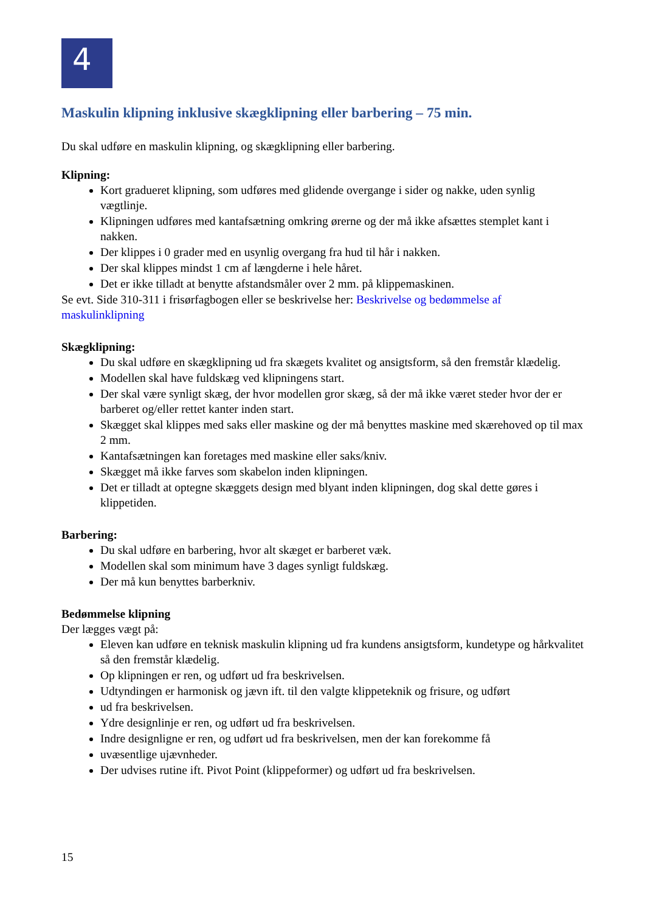4
Maskulin klipning inklusive skægklipning eller barbering – 75 min.
Du skal udføre en maskulin klipning, og skægklipning eller barbering.
Klipning:
Kort gradueret klipning, som udføres med glidende overgange i sider og nakke, uden synlig vægtlinje.
Klipningen udføres med kantafsætning omkring ørerne og der må ikke afsættes stemplet kant i nakken.
Der klippes i 0 grader med en usynlig overgang fra hud til hår i nakken.
Der skal klippes mindst 1 cm af længderne i hele håret.
Det er ikke tilladt at benytte afstandsmåler over 2 mm. på klippemaskinen.
Se evt. Side 310-311 i frisørfagbogen eller se beskrivelse her: Beskrivelse og bedømmelse af maskulinklipning
Skægklipning:
Du skal udføre en skægklipning ud fra skægets kvalitet og ansigtsform, så den fremstår klædelig.
Modellen skal have fuldskæg ved klipningens start.
Der skal være synligt skæg, der hvor modellen gror skæg, så der må ikke været steder hvor der er barberet og/eller rettet kanter inden start.
Skægget skal klippes med saks eller maskine og der må benyttes maskine med skærehoved op til max 2 mm.
Kantafsætningen kan foretages med maskine eller saks/kniv.
Skægget må ikke farves som skabelon inden klipningen.
Det er tilladt at optegne skæggets design med blyant inden klipningen, dog skal dette gøres i klippetiden.
Barbering:
Du skal udføre en barbering, hvor alt skæget er barberet væk.
Modellen skal som minimum have 3 dages synligt fuldskæg.
Der må kun benyttes barberkniv.
Bedømmelse klipning
Der lægges vægt på:
Eleven kan udføre en teknisk maskulin klipning ud fra kundens ansigtsform, kundetype og hårkvalitet så den fremstår klædelig.
Op klipningen er ren, og udført ud fra beskrivelsen.
Udtyndingen er harmonisk og jævn ift. til den valgte klippeteknik og frisure, og udført
ud fra beskrivelsen.
Ydre designlinje er ren, og udført ud fra beskrivelsen.
Indre designligne er ren, og udført ud fra beskrivelsen, men der kan forekomme få
uvæsentlige ujævnheder.
Der udvises rutine ift. Pivot Point (klippeformer) og udført ud fra beskrivelsen.
15